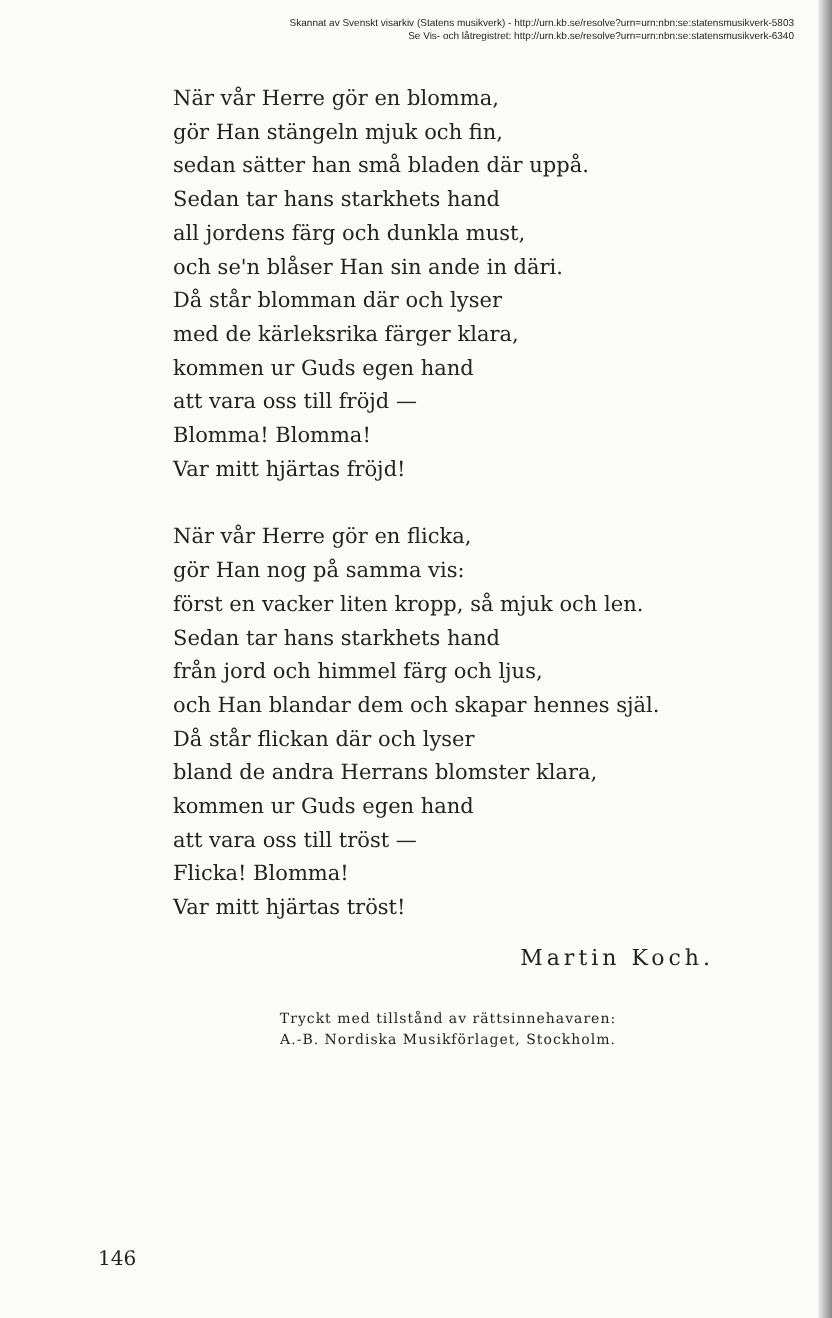Skannat av Svenskt visarkiv (Statens musikverk) - http://urn.kb.se/resolve?urn=urn:nbn:se:statensmusikverk-5803
Se Vis- och låtregistret: http://urn.kb.se/resolve?urn=urn:nbn:se:statensmusikverk-6340
När vår Herre gör en blomma,
gör Han stängeln mjuk och fin,
sedan sätter han små bladen där uppå.
Sedan tar hans starkhets hand
all jordens färg och dunkla must,
och se'n blåser Han sin ande in däri.
Då står blomman där och lyser
med de kärleksrika färger klara,
kommen ur Guds egen hand
att vara oss till fröjd —
Blomma! Blomma!
Var mitt hjärtas fröjd!
När vår Herre gör en flicka,
gör Han nog på samma vis:
först en vacker liten kropp, så mjuk och len.
Sedan tar hans starkhets hand
från jord och himmel färg och ljus,
och Han blandar dem och skapar hennes själ.
Då står flickan där och lyser
bland de andra Herrans blomster klara,
kommen ur Guds egen hand
att vara oss till tröst —
Flicka! Blomma!
Var mitt hjärtas tröst!
Martin Koch.
Tryckt med tillstånd av rättsinnehavaren:
A.-B. Nordiska Musikförlaget, Stockholm.
146